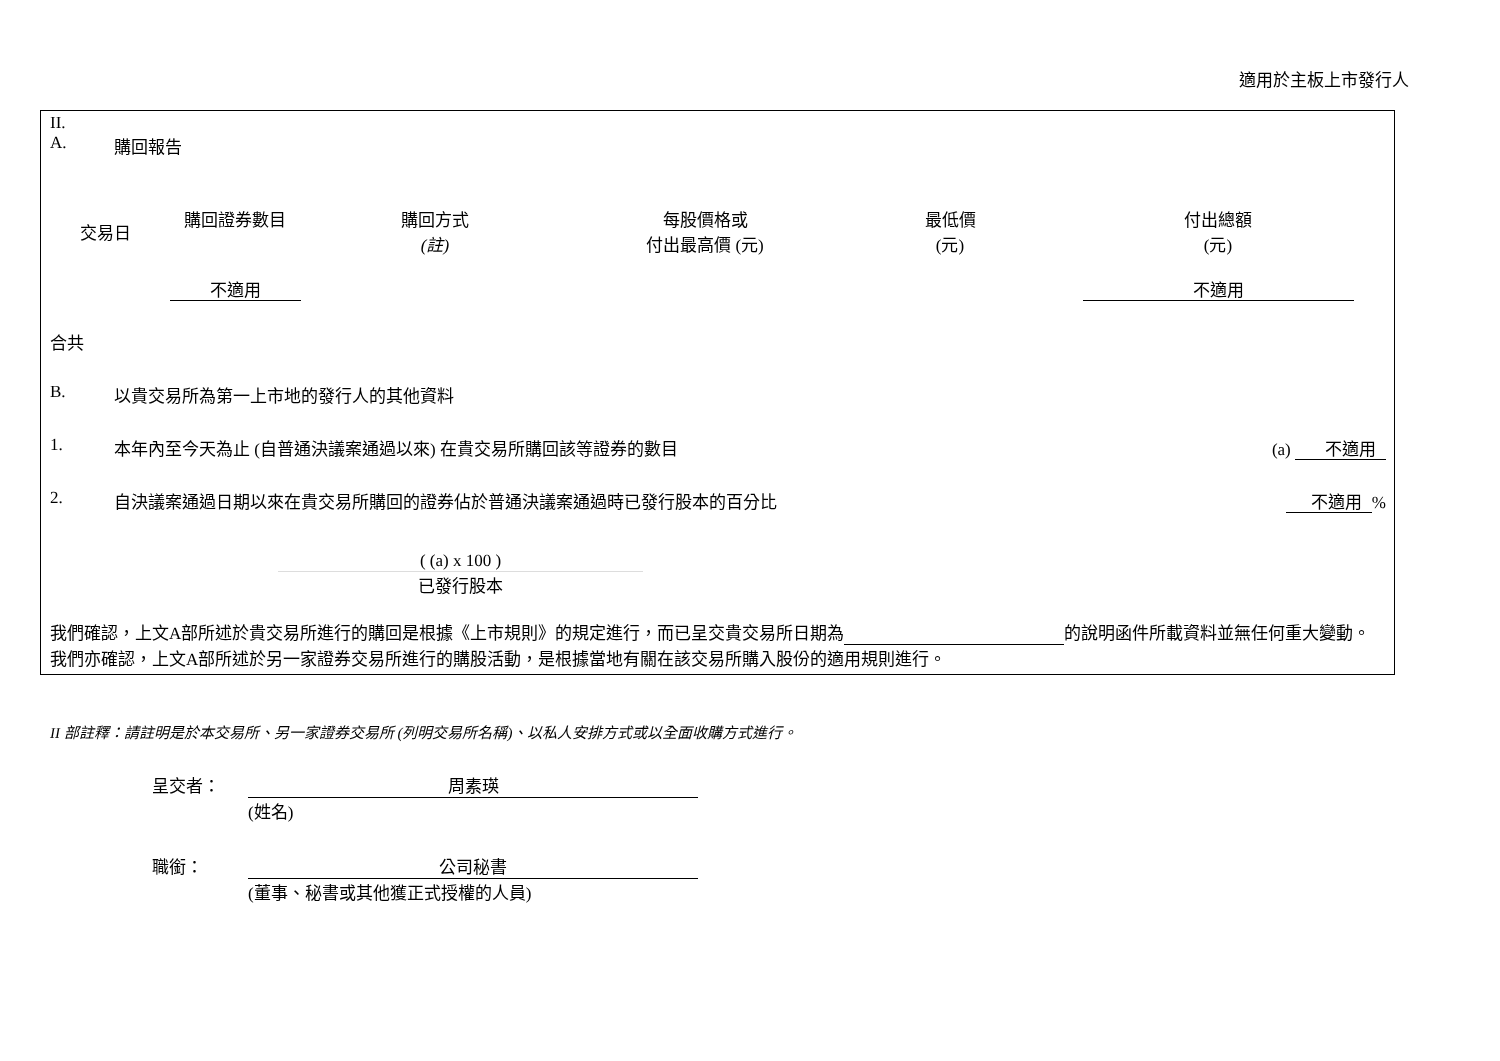適用於主板上市發行人
II.
A. 購回報告
| 交易日 | 購回證券數目 | 購回方式 (註) | 每股價格或 付出最高價 (元) | 最低價 (元) | 付出總額 (元) |
| --- | --- | --- | --- | --- | --- |
| | 不適用 | | | | 不適用 |
合共
B. 以貴交易所為第一上市地的發行人的其他資料
1. 本年內至今天為止 (自普通決議案通過以來) 在貴交易所購回該等證券的數目 (a) 不適用
2. 自決議案通過日期以來在貴交易所購回的證券佔於普通決議案通過時已發行股本的百分比 不適用%
( (a) x 100 )
已發行股本
我們確認，上文A部所述於貴交易所進行的購回是根據《上市規則》的規定進行，而已呈交貴交易所日期為 的說明函件所載資料並無任何重大變動。我們亦確認，上文A部所述於另一家證券交易所進行的購股活動，是根據當地有關在該交易所購入股份的適用規則進行。
II 部註釋：請註明是於本交易所、另一家證券交易所 (列明交易所名稱)、以私人安排方式或以全面收購方式進行。
呈交者： 周素瑛
(姓名)
職銜： 公司秘書
(董事、秘書或其他獲正式授權的人員)